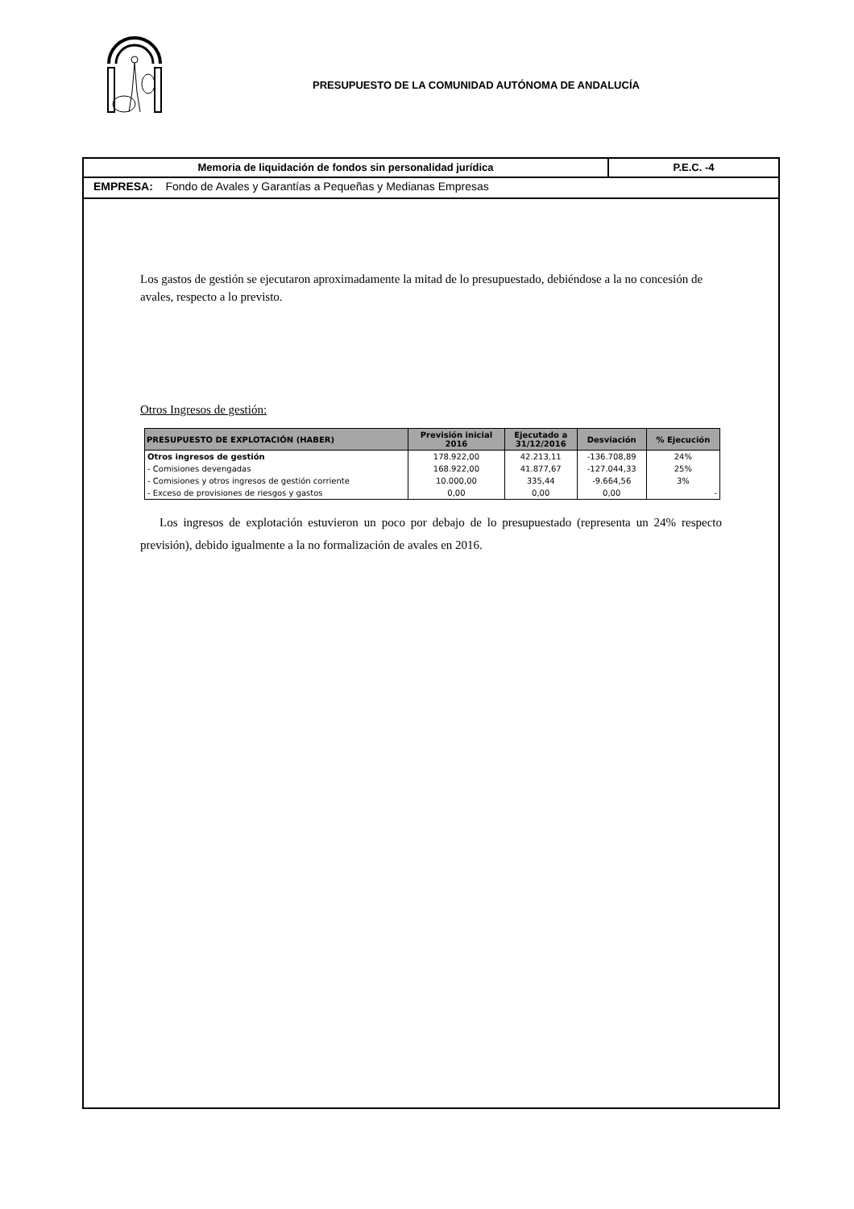PRESUPUESTO DE LA COMUNIDAD AUTÓNOMA DE ANDALUCÍA
Memoria de liquidación de fondos sin personalidad jurídica
P.E.C. -4
EMPRESA: Fondo de Avales y Garantías a Pequeñas y Medianas Empresas
Los gastos de gestión se ejecutaron aproximadamente la mitad de lo presupuestado, debiéndose a la no concesión de avales, respecto a lo previsto.
Otros Ingresos de gestión:
| PRESUPUESTO DE EXPLOTACIÓN (HABER) | Previsión inicial 2016 | Ejecutado a 31/12/2016 | Desviación | % Ejecución |
| --- | --- | --- | --- | --- |
| Otros ingresos de gestión | 178.922,00 | 42.213,11 | -136.708,89 | 24% |
| - Comisiones devengadas | 168.922,00 | 41.877,67 | -127.044,33 | 25% |
| - Comisiones y otros ingresos de gestión corriente | 10.000,00 | 335,44 | -9.664,56 | 3% |
| - Exceso de provisiones de riesgos y gastos | 0,00 | 0,00 | 0,00 | - |
Los ingresos de explotación estuvieron un poco por debajo de lo presupuestado (representa un 24% respecto previsión), debido igualmente a la no formalización de avales en 2016.